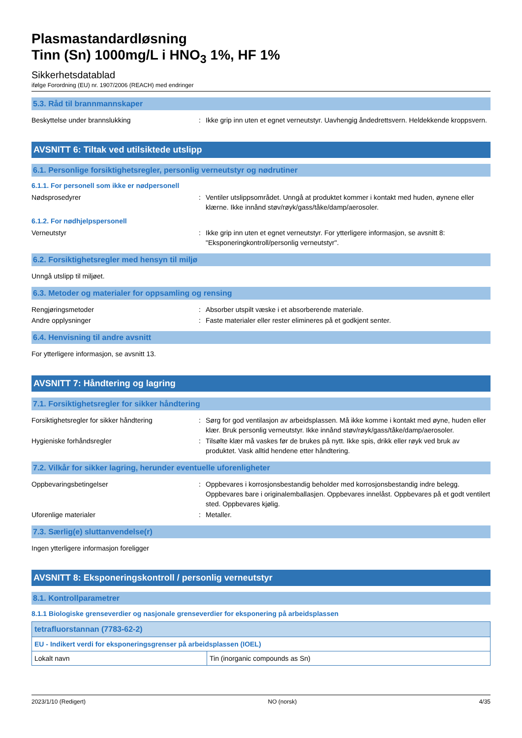Plasmastandardløsning
Tinn (Sn) 1000mg/L i HNO<sub>3</sub> 1%, HF 1%
Sikkerhetsdatablad
ifølge Forordning (EU) nr. 1907/2006 (REACH) med endringer
5.3. Råd til brannmannskaper
Beskyttelse under brannslukking : Ikke grip inn uten et egnet verneutstyr. Uavhengig åndedrettsvern. Heldekkende kroppsvern.
AVSNITT 6: Tiltak ved utilsiktede utslipp
6.1. Personlige forsiktighetsregler, personlig verneutstyr og nødrutiner
6.1.1. For personell som ikke er nødpersonell
Nødsprosedyrer : Ventiler utslippsområdet. Unngå at produktet kommer i kontakt med huden, øynene eller klærne. Ikke innånd støv/røyk/gass/tåke/damp/aerosoler.
6.1.2. For nødhjelpspersonell
Verneutstyr : Ikke grip inn uten et egnet verneutstyr. For ytterligere informasjon, se avsnitt 8: "Eksponeringkontroll/personlig verneutstyr".
6.2. Forsiktighetsregler med hensyn til miljø
Unngå utslipp til miljøet.
6.3. Metoder og materialer for oppsamling og rensing
Rengjøringsmetoder : Absorber utspilt væske i et absorberende materiale.
Andre opplysninger : Faste materialer eller rester elimineres på et godkjent senter.
6.4. Henvisning til andre avsnitt
For ytterligere informasjon, se avsnitt 13.
AVSNITT 7: Håndtering og lagring
7.1. Forsiktighetsregler for sikker håndtering
Forsiktighetsregler for sikker håndtering
: Sørg for god ventilasjon av arbeidsplassen. Må ikke komme i kontakt med øyne, huden eller klær. Bruk personlig verneutstyr. Ikke innånd støv/røyk/gass/tåke/damp/aerosoler.
Hygieniske forhåndsregler : Tilsølte klær må vaskes før de brukes på nytt. Ikke spis, drikk eller røyk ved bruk av produktet. Vask alltid hendene etter håndtering.
7.2. Vilkår for sikker lagring, herunder eventuelle uforenligheter
Oppbevaringsbetingelser : Oppbevares i korrosjonsbestandig beholder med korrosjonsbestandig indre belegg. Oppbevares bare i originalemballasjen. Oppbevares innelåst. Oppbevares på et godt ventilert sted. Oppbevares kjølig.
Uforenlige materialer : Metaller.
7.3. Særlig(e) sluttanvendelse(r)
Ingen ytterligere informasjon foreligger
AVSNITT 8: Eksponeringskontroll / personlig verneutstyr
8.1. Kontrollparametrer
8.1.1 Biologiske grenseverdier og nasjonale grenseverdier for eksponering på arbeidsplassen
| tetrafluorstannan (7783-62-2) | |
| EU - Indikert verdi for eksponeringsgrenser på arbeidsplassen (IOEL) | |
| Lokalt navn | Tin (inorganic compounds as Sn) |
2023/1/10 (Redigert) NO (norsk) 4/35